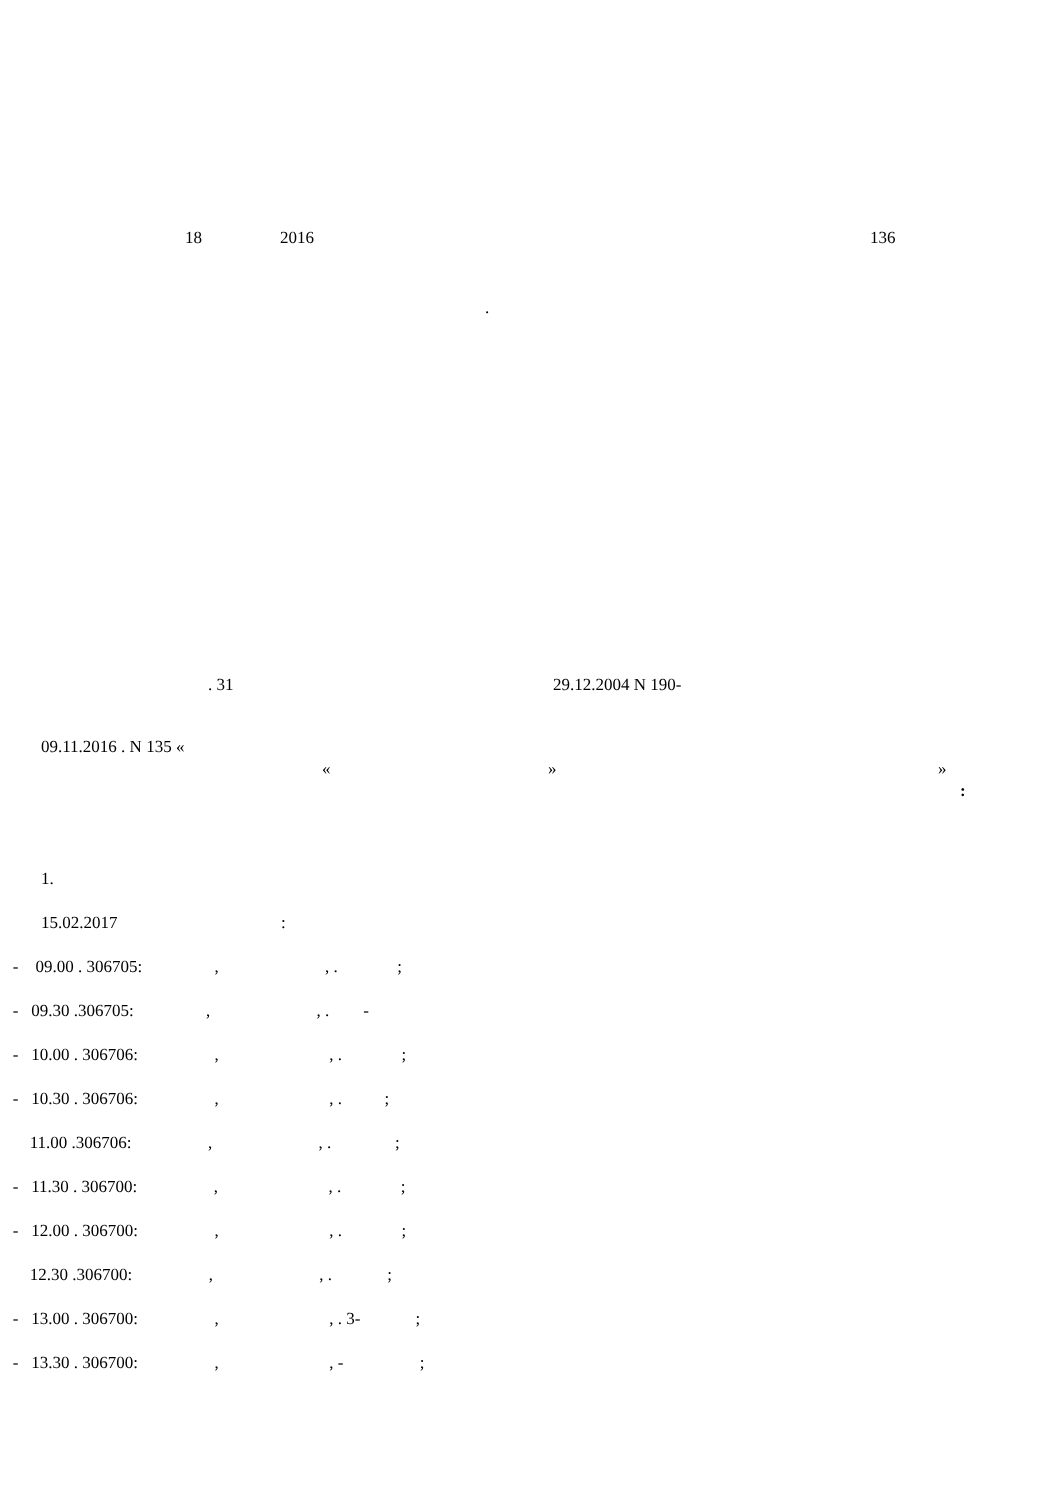18 2016 136
.
. 31 29.12.2004 N 190-
09.11.2016 . N 135 «
« » »
:
1.
15.02.2017:
- 09.00 . 306705: , , . ;
- 09.30 .306705: , , . -
- 10.00 . 306706: , , . ;
- 10.30 . 306706: , , . ;
11.00 .306706: , , . ;
- 11.30 . 306700: , , . ;
- 12.00 . 306700: , , . ;
12.30 .306700: , , . ;
- 13.00 . 306700: , , . 3- ;
- 13.30 . 306700: , , - ;